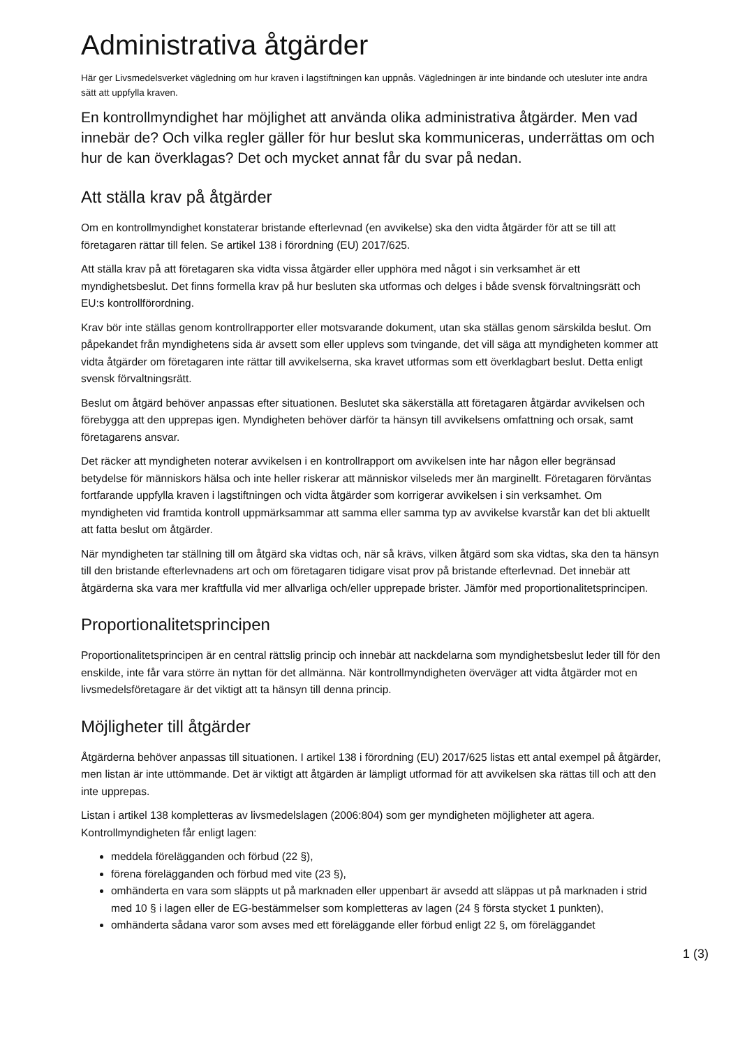Administrativa åtgärder
Här ger Livsmedelsverket vägledning om hur kraven i lagstiftningen kan uppnås. Vägledningen är inte bindande och utesluter inte andra sätt att uppfylla kraven.
En kontrollmyndighet har möjlighet att använda olika administrativa åtgärder. Men vad innebär de? Och vilka regler gäller för hur beslut ska kommuniceras, underrättas om och hur de kan överklagas? Det och mycket annat får du svar på nedan.
Att ställa krav på åtgärder
Om en kontrollmyndighet konstaterar bristande efterlevnad (en avvikelse) ska den vidta åtgärder för att se till att företagaren rättar till felen. Se artikel 138 i förordning (EU) 2017/625.
Att ställa krav på att företagaren ska vidta vissa åtgärder eller upphöra med något i sin verksamhet är ett myndighetsbeslut. Det finns formella krav på hur besluten ska utformas och delges i både svensk förvaltningsrätt och EU:s kontrollförordning.
Krav bör inte ställas genom kontrollrapporter eller motsvarande dokument, utan ska ställas genom särskilda beslut. Om påpekandet från myndighetens sida är avsett som eller upplevs som tvingande, det vill säga att myndigheten kommer att vidta åtgärder om företagaren inte rättar till avvikelserna, ska kravet utformas som ett överklagbart beslut. Detta enligt svensk förvaltningsrätt.
Beslut om åtgärd behöver anpassas efter situationen. Beslutet ska säkerställa att företagaren åtgärdar avvikelsen och förebygga att den upprepas igen. Myndigheten behöver därför ta hänsyn till avvikelsens omfattning och orsak, samt företagarens ansvar.
Det räcker att myndigheten noterar avvikelsen i en kontrollrapport om avvikelsen inte har någon eller begränsad betydelse för människors hälsa och inte heller riskerar att människor vilseleds mer än marginellt. Företagaren förväntas fortfarande uppfylla kraven i lagstiftningen och vidta åtgärder som korrigerar avvikelsen i sin verksamhet. Om myndigheten vid framtida kontroll uppmärksammar att samma eller samma typ av avvikelse kvarstår kan det bli aktuellt att fatta beslut om åtgärder.
När myndigheten tar ställning till om åtgärd ska vidtas och, när så krävs, vilken åtgärd som ska vidtas, ska den ta hänsyn till den bristande efterlevnadens art och om företagaren tidigare visat prov på bristande efterlevnad. Det innebär att åtgärderna ska vara mer kraftfulla vid mer allvarliga och/eller upprepade brister. Jämför med proportionalitetsprincipen.
Proportionalitetsprincipen
Proportionalitetsprincipen är en central rättslig princip och innebär att nackdelarna som myndighetsbeslut leder till för den enskilde, inte får vara större än nyttan för det allmänna. När kontrollmyndigheten överväger att vidta åtgärder mot en livsmedelsföretagare är det viktigt att ta hänsyn till denna princip.
Möjligheter till åtgärder
Åtgärderna behöver anpassas till situationen. I artikel 138 i förordning (EU) 2017/625 listas ett antal exempel på åtgärder, men listan är inte uttömmande. Det är viktigt att åtgärden är lämpligt utformad för att avvikelsen ska rättas till och att den inte upprepas.
Listan i artikel 138 kompletteras av livsmedelslagen (2006:804) som ger myndigheten möjligheter att agera. Kontrollmyndigheten får enligt lagen:
meddela förelägganden och förbud (22 §),
förena förelägganden och förbud med vite (23 §),
omhänderta en vara som släppts ut på marknaden eller uppenbart är avsedd att släppas ut på marknaden i strid med 10 § i lagen eller de EG-bestämmelser som kompletteras av lagen (24 § första stycket 1 punkten),
omhänderta sådana varor som avses med ett föreläggande eller förbud enligt 22 §, om föreläggandet
1 (3)